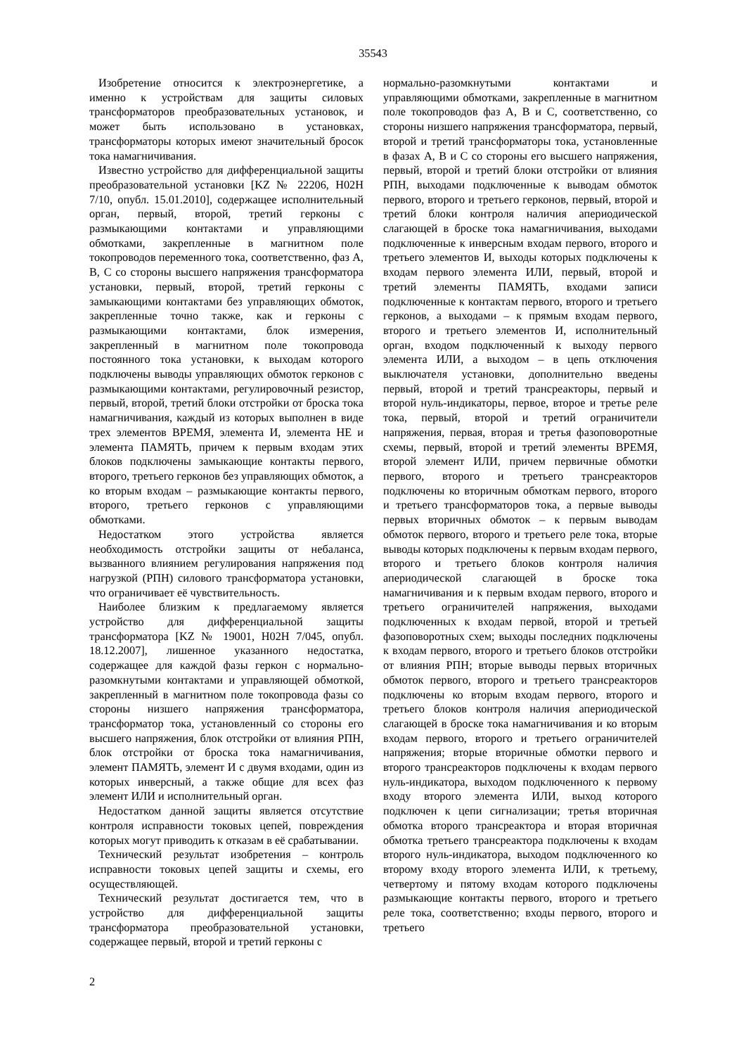35543
Изобретение относится к электроэнергетике, а именно к устройствам для защиты силовых трансформаторов преобразовательных установок, и может быть использовано в установках, трансформаторы которых имеют значительный бросок тока намагничивания.
Известно устройство для дифференциальной защиты преобразовательной установки [KZ № 22206, H02H 7/10, опубл. 15.01.2010], содержащее исполнительный орган, первый, второй, третий герконы с размыкающими контактами и управляющими обмотками, закрепленные в магнитном поле токопроводов переменного тока, соответственно, фаз А, В, С со стороны высшего напряжения трансформатора установки, первый, второй, третий герконы с замыкающими контактами без управляющих обмоток, закрепленные точно также, как и герконы с размыкающими контактами, блок измерения, закрепленный в магнитном поле токопровода постоянного тока установки, к выходам которого подключены выводы управляющих обмоток герконов с размыкающими контактами, регулировочный резистор, первый, второй, третий блоки отстройки от броска тока намагничивания, каждый из которых выполнен в виде трех элементов ВРЕМЯ, элемента И, элемента НЕ и элемента ПАМЯТЬ, причем к первым входам этих блоков подключены замыкающие контакты первого, второго, третьего герконов без управляющих обмоток, а ко вторым входам – размыкающие контакты первого, второго, третьего герконов с управляющими обмотками.
Недостатком этого устройства является необходимость отстройки защиты от небаланса, вызванного влиянием регулирования напряжения под нагрузкой (РПН) силового трансформатора установки, что ограничивает её чувствительность.
Наиболее близким к предлагаемому является устройство для дифференциальной защиты трансформатора [KZ № 19001, H02H 7/045, опубл. 18.12.2007], лишенное указанного недостатка, содержащее для каждой фазы геркон с нормально-разомкнутыми контактами и управляющей обмоткой, закрепленный в магнитном поле токопровода фазы со стороны низшего напряжения трансформатора, трансформатор тока, установленный со стороны его высшего напряжения, блок отстройки от влияния РПН, блок отстройки от броска тока намагничивания, элемент ПАМЯТЬ, элемент И с двумя входами, один из которых инверсный, а также общие для всех фаз элемент ИЛИ и исполнительный орган.
Недостатком данной защиты является отсутствие контроля исправности токовых цепей, повреждения которых могут приводить к отказам в её срабатывании.
Технический результат изобретения – контроль исправности токовых цепей защиты и схемы, его осуществляющей.
Технический результат достигается тем, что в устройство для дифференциальной защиты трансформатора преобразовательной установки, содержащее первый, второй и третий герконы с
нормально-разомкнутыми контактами и управляющими обмотками, закрепленные в магнитном поле токопроводов фаз А, В и С, соответственно, со стороны низшего напряжения трансформатора, первый, второй и третий трансформаторы тока, установленные в фазах А, В и С со стороны его высшего напряжения, первый, второй и третий блоки отстройки от влияния РПН, выходами подключенные к выводам обмоток первого, второго и третьего герконов, первый, второй и третий блоки контроля наличия апериодической слагающей в броске тока намагничивания, выходами подключенные к инверсным входам первого, второго и третьего элементов И, выходы которых подключены к входам первого элемента ИЛИ, первый, второй и третий элементы ПАМЯТЬ, входами записи подключенные к контактам первого, второго и третьего герконов, а выходами – к прямым входам первого, второго и третьего элементов И, исполнительный орган, входом подключенный к выходу первого элемента ИЛИ, а выходом – в цепь отключения выключателя установки, дополнительно введены первый, второй и третий трансреакторы, первый и второй нуль-индикаторы, первое, второе и третье реле тока, первый, второй и третий ограничители напряжения, первая, вторая и третья фазоповоротные схемы, первый, второй и третий элементы ВРЕМЯ, второй элемент ИЛИ, причем первичные обмотки первого, второго и третьего трансреакторов подключены ко вторичным обмоткам первого, второго и третьего трансформаторов тока, а первые выводы первых вторичных обмоток – к первым выводам обмоток первого, второго и третьего реле тока, вторые выводы которых подключены к первым входам первого, второго и третьего блоков контроля наличия апериодической слагающей в броске тока намагничивания и к первым входам первого, второго и третьего ограничителей напряжения, выходами подключенных к входам первой, второй и третьей фазоповоротных схем; выходы последних подключены к входам первого, второго и третьего блоков отстройки от влияния РПН; вторые выводы первых вторичных обмоток первого, второго и третьего трансреакторов подключены ко вторым входам первого, второго и третьего блоков контроля наличия апериодической слагающей в броске тока намагничивания и ко вторым входам первого, второго и третьего ограничителей напряжения; вторые вторичные обмотки первого и второго трансреакторов подключены к входам первого нуль-индикатора, выходом подключенного к первому входу второго элемента ИЛИ, выход которого подключен к цепи сигнализации; третья вторичная обмотка второго трансреактора и вторая вторичная обмотка третьего трансреактора подключены к входам второго нуль-индикатора, выходом подключенного ко второму входу второго элемента ИЛИ, к третьему, четвертому и пятому входам которого подключены размыкающие контакты первого, второго и третьего реле тока, соответственно; входы первого, второго и третьего
2